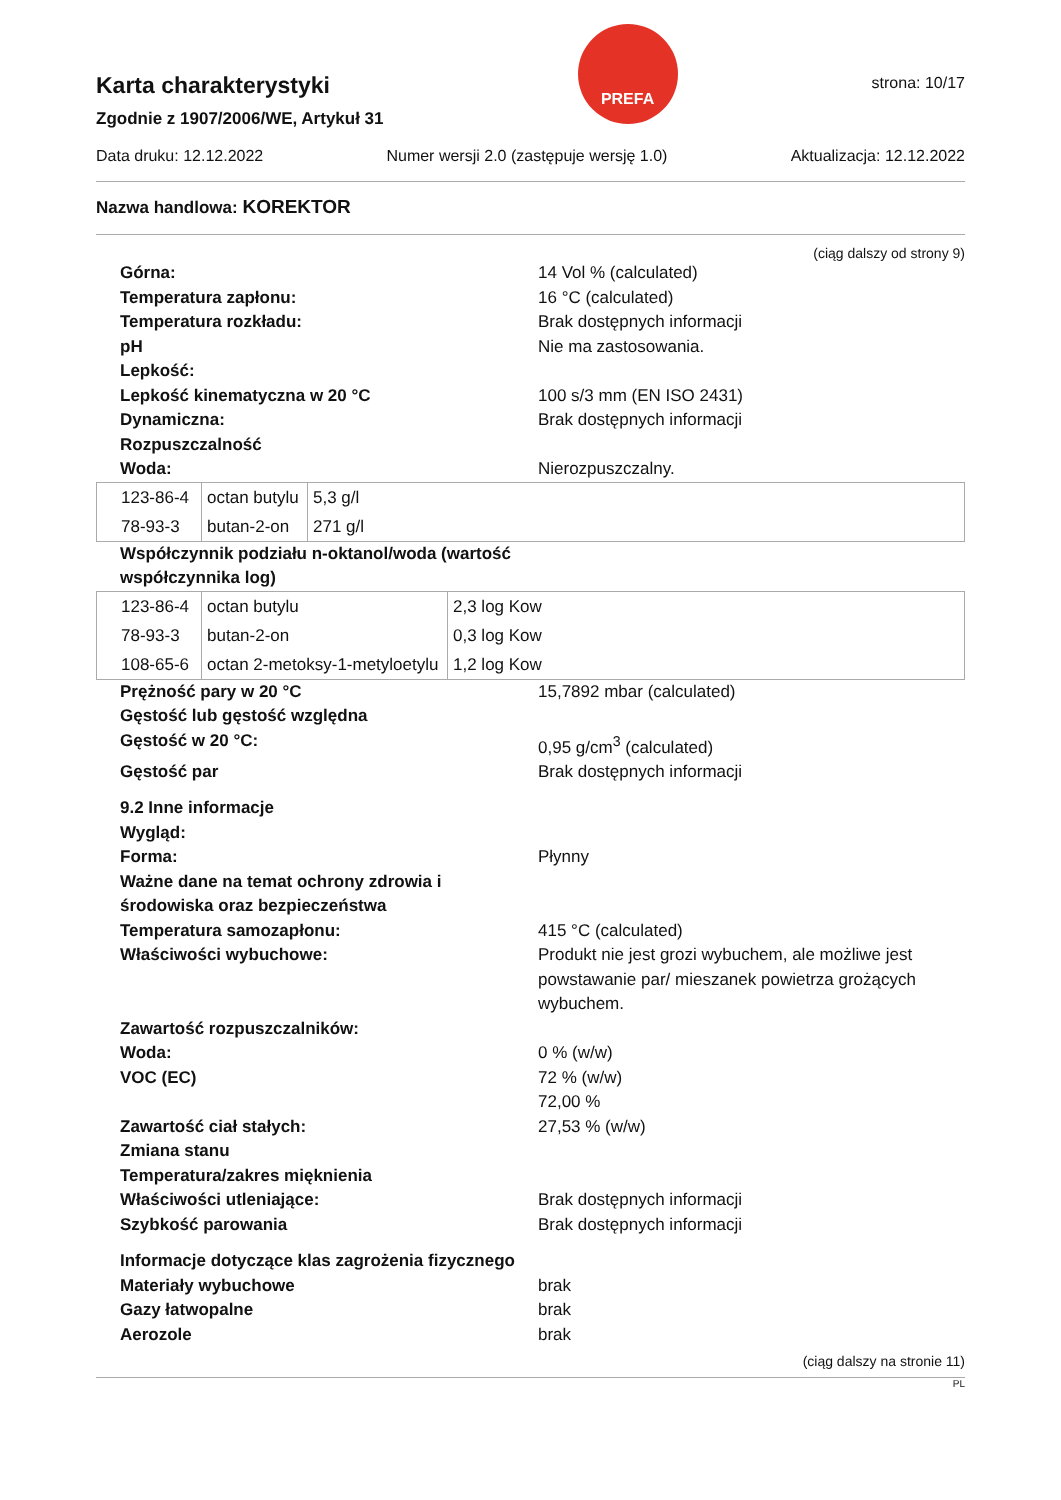Karta charakterystyki
Zgodnie z 1907/2006/WE, Artykuł 31
PREFA
strona: 10/17
Data druku: 12.12.2022 Numer wersji 2.0 (zastępuje wersję 1.0) Aktualizacja: 12.12.2022
Nazwa handlowa: KOREKTOR
(ciąg dalszy od strony 9)
Górna: 14 Vol % (calculated)
Temperatura zapłonu: 16 °C (calculated)
Temperatura rozkładu: Brak dostępnych informacji
pH Nie ma zastosowania.
Lepkość:
Lepkość kinematyczna w 20 °C 100 s/3 mm (EN ISO 2431)
Dynamiczna: Brak dostępnych informacji
Rozpuszczalność
Woda: Nierozpuszczalny.
| 123-86-4 | octan butylu | 5,3 g/l |
| 78-93-3 | butan-2-on | 271 g/l |
Współczynnik podziału n-oktanol/woda (wartość współczynnika log)
| 123-86-4 | octan butylu | 2,3 log Kow |
| 78-93-3 | butan-2-on | 0,3 log Kow |
| 108-65-6 | octan 2-metoksy-1-metyloetylu | 1,2 log Kow |
Prężność pary w 20 °C 15,7892 mbar (calculated)
Gęstość lub gęstość względna
Gęstość w 20 °C: 0,95 g/cm<sup>3</sup> (calculated)
Gęstość par Brak dostępnych informacji
9.2 Inne informacje
Wygląd:
Forma: Płynny
Ważne dane na temat ochrony zdrowia i środowiska oraz bezpieczeństwa
Temperatura samozapłonu: 415 °C (calculated)
Właściwości wybuchowe: Produkt nie jest grozi wybuchem, ale możliwe jest powstawanie par/ mieszanek powietrza grożących wybuchem.
Zawartość rozpuszczalników:
Woda: 0 % (w/w)
VOC (EC) 72 % (w/w)
72,00 %
Zawartość ciał stałych: 27,53 % (w/w)
Zmiana stanu
Temperatura/zakres mięknienia
Właściwości utleniające: Brak dostępnych informacji
Szybkość parowania Brak dostępnych informacji
Informacje dotyczące klas zagrożenia fizycznego
Materiały wybuchowe brak
Gazy łatwopalne brak
Aerozole brak
(ciąg dalszy na stronie 11)
PL